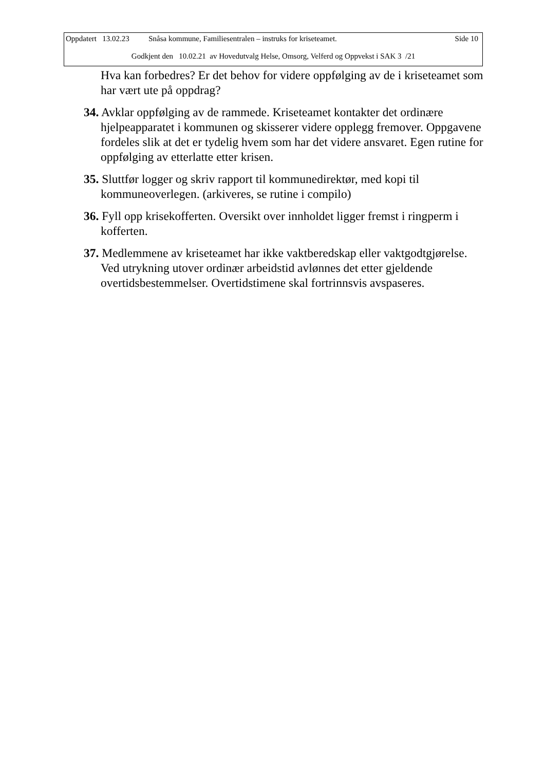Oppdatert 13.02.23 Snåsa kommune, Familiesentralen – instruks for kriseteamet. Side 10
Godkjent den 10.02.21 av Hovedutvalg Helse, Omsorg, Velferd og Oppvekst i SAK 3 /21
Hva kan forbedres? Er det behov for videre oppfølging av de i kriseteamet som har vært ute på oppdrag?
34. Avklar oppfølging av de rammede. Kriseteamet kontakter det ordinære hjelpeapparatet i kommunen og skisserer videre opplegg fremover. Oppgavene fordeles slik at det er tydelig hvem som har det videre ansvaret. Egen rutine for oppfølging av etterlatte etter krisen.
35. Sluttfør logger og skriv rapport til kommunedirektør, med kopi til kommuneoverlegen. (arkiveres, se rutine i compilo)
36. Fyll opp krisekofferten. Oversikt over innholdet ligger fremst i ringperm i kofferten.
37. Medlemmene av kriseteamet har ikke vaktberedskap eller vaktgodtgjørelse. Ved utrykning utover ordinær arbeidstid avlønnes det etter gjeldende overtidsbestemmelser. Overtidstimene skal fortrinnsvis avspaseres.